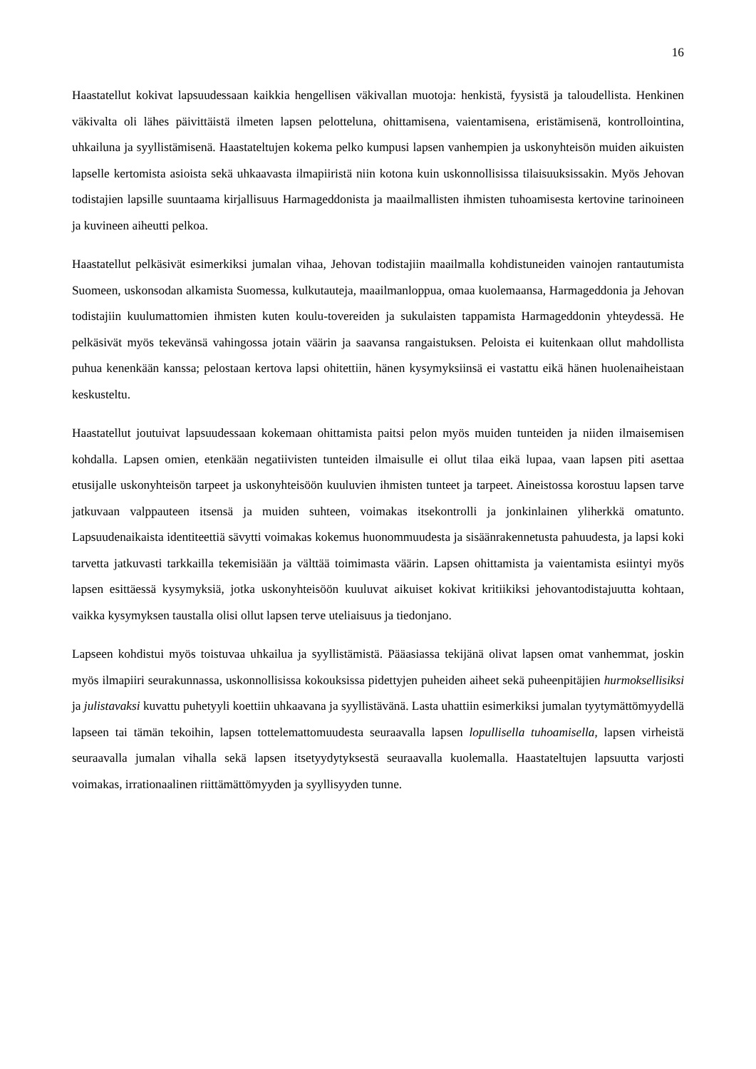16
Haastatellut kokivat lapsuudessaan kaikkia hengellisen väkivallan muotoja: henkistä, fyysistä ja taloudellista. Henkinen väkivalta oli lähes päivittäistä ilmeten lapsen pelotteluna, ohittamisena, vaientamisena, eristämisenä, kontrollointina, uhkailuna ja syyllistämisenä. Haastateltujen kokema pelko kumpusi lapsen vanhempien ja uskonyhteisön muiden aikuisten lapselle kertomista asioista sekä uhkaavasta ilmapiiristä niin kotona kuin uskonnollisissa tilaisuuksissakin. Myös Jehovan todistajien lapsille suuntaama kirjallisuus Harmageddonista ja maailmallisten ihmisten tuhoamisesta kertovine tarinoineen ja kuvineen aiheutti pelkoa.
Haastatellut pelkäsivät esimerkiksi jumalan vihaa, Jehovan todistajiin maailmalla kohdistuneiden vainojen rantautumista Suomeen, uskonsodan alkamista Suomessa, kulkutauteja, maailmanloppua, omaa kuolemaansa, Harmageddonia ja Jehovan todistajiin kuulumattomien ihmisten kuten koulu-tovereiden ja sukulaisten tappamista Harmageddonin yhteydessä. He pelkäsivät myös tekevänsä vahingossa jotain väärin ja saavansa rangaistuksen. Peloista ei kuitenkaan ollut mahdollista puhua kenenkään kanssa; pelostaan kertova lapsi ohitettiin, hänen kysymyksiinsä ei vastattu eikä hänen huolenaiheistaan keskusteltu.
Haastatellut joutuivat lapsuudessaan kokemaan ohittamista paitsi pelon myös muiden tunteiden ja niiden ilmaisemisen kohdalla. Lapsen omien, etenkään negatiivisten tunteiden ilmaisulle ei ollut tilaa eikä lupaa, vaan lapsen piti asettaa etusijalle uskonyhteisön tarpeet ja uskonyhteisöön kuuluvien ihmisten tunteet ja tarpeet. Aineistossa korostuu lapsen tarve jatkuvaan valppauteen itsensä ja muiden suhteen, voimakas itsekontrolli ja jonkinlainen yliherkkä omatunto. Lapsuudenaikaista identiteettiä sävytti voimakas kokemus huonommuudesta ja sisäänrakennetusta pahuudesta, ja lapsi koki tarvetta jatkuvasti tarkkailla tekemisiään ja välttää toimimasta väärin. Lapsen ohittamista ja vaientamista esiintyi myös lapsen esittäessä kysymyksiä, jotka uskonyhteisöön kuuluvat aikuiset kokivat kritiikiksi jehovantodistajuutta kohtaan, vaikka kysymyksen taustalla olisi ollut lapsen terve uteliaisuus ja tiedonjano.
Lapseen kohdistui myös toistuvaa uhkailua ja syyllistämistä. Pääasiassa tekijänä olivat lapsen omat vanhemmat, joskin myös ilmapiiri seurakunnassa, uskonnollisissa kokouksissa pidettyjen puheiden aiheet sekä puheenpitäjien hurmoksellisiksi ja julistavaksi kuvattu puhetyyli koettiin uhkaavana ja syyllistävänä. Lasta uhattiin esimerkiksi jumalan tyytymättömyydellä lapseen tai tämän tekoihin, lapsen tottelemattomuudesta seuraavalla lapsen lopullisella tuhoamisella, lapsen virheistä seuraavalla jumalan vihalla sekä lapsen itsetyydytyksestä seuraavalla kuolemalla. Haastateltujen lapsuutta varjosti voimakas, irrationaalinen riittämättömyyden ja syyllisyyden tunne.